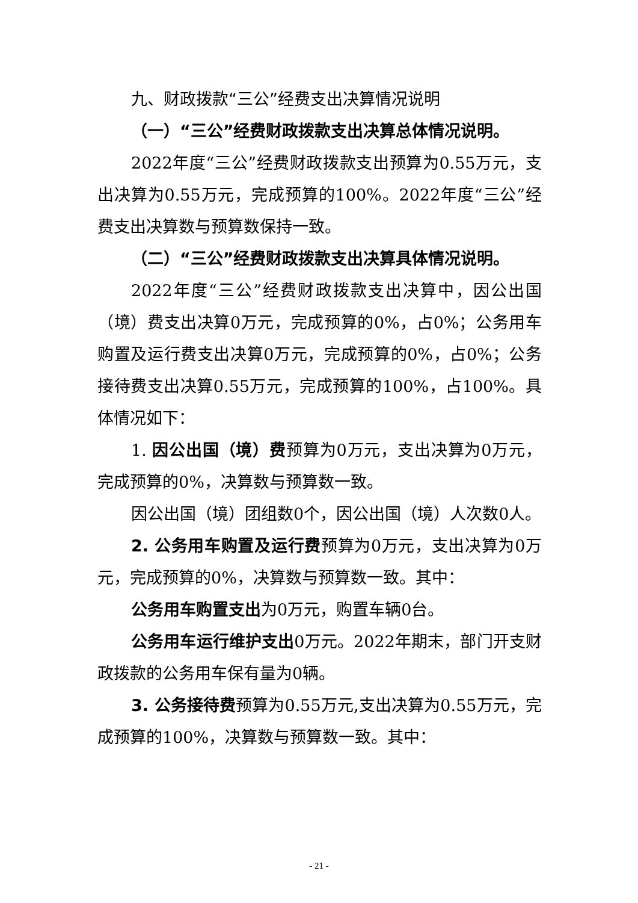九、财政拨款“三公”经费支出决算情况说明
（一）“三公”经费财政拨款支出决算总体情况说明。
2022年度“三公”经费财政拨款支出预算为0.55万元，支出决算为0.55万元，完成预算的100%。2022年度“三公”经费支出决算数与预算数保持一致。
（二）“三公”经费财政拨款支出决算具体情况说明。
2022年度“三公”经费财政拨款支出决算中，因公出国（境）费支出决算0万元，完成预算的0%，占0%；公务用车购置及运行费支出决算0万元，完成预算的0%，占0%；公务接待费支出决算0.55万元，完成预算的100%，占100%。具体情况如下：
1. 因公出国（境）费预算为0万元，支出决算为0万元，完成预算的0%，决算数与预算数一致。
因公出国（境）团组数0个，因公出国（境）人次数0人。
2. 公务用车购置及运行费预算为0万元，支出决算为0万元，完成预算的0%，决算数与预算数一致。其中：
公务用车购置支出为0万元，购置车辆0台。
公务用车运行维护支出0万元。2022年期末，部门开支财政拨款的公务用车保有量为0辆。
3. 公务接待费预算为0.55万元,支出决算为0.55万元，完成预算的100%，决算数与预算数一致。其中：
- 21 -